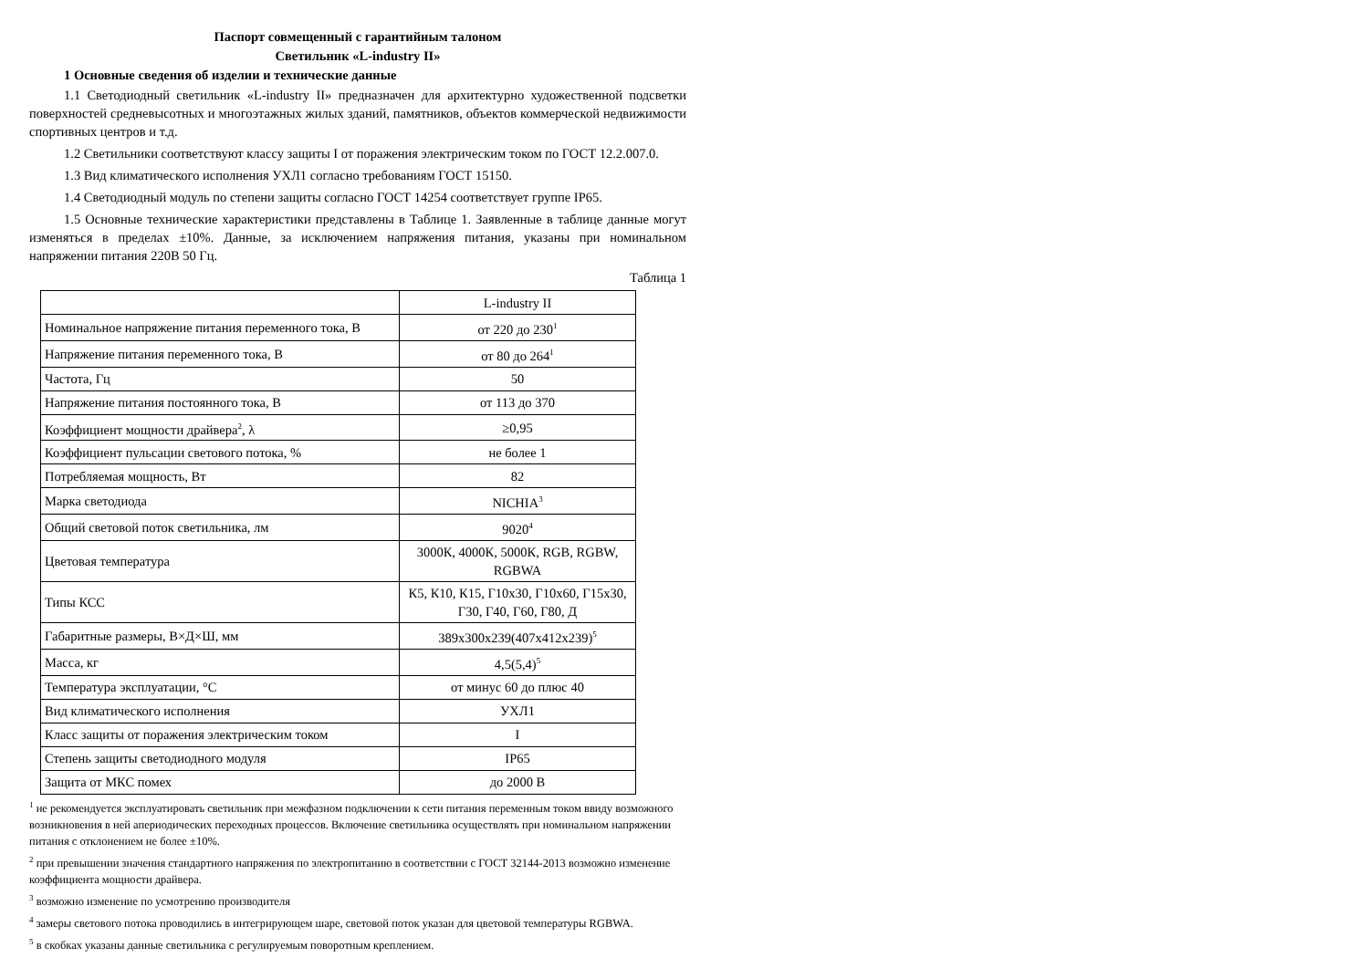Паспорт совмещенный с гарантийным талоном
Светильник «L-industry II»
1 Основные сведения об изделии и технические данные
1.1 Светодиодный светильник «L-industry II» предназначен для архитектурно художественной подсветки поверхностей средневысотных и многоэтажных жилых зданий, памятников, объектов коммерческой недвижимости спортивных центров и т.д.
1.2 Светильники соответствуют классу защиты I от поражения электрическим током по ГОСТ 12.2.007.0.
1.3 Вид климатического исполнения УХЛ1 согласно требованиям ГОСТ 15150.
1.4 Светодиодный модуль по степени защиты согласно ГОСТ 14254 соответствует группе IP65.
1.5 Основные технические характеристики представлены в Таблице 1. Заявленные в таблице данные могут изменяться в пределах ±10%. Данные, за исключением напряжения питания, указаны при номинальном напряжении питания 220В 50 Гц.
Таблица 1
| | L-industry II |
| Номинальное напряжение питания переменного тока, В | от 220 до 230<sup>1</sup> |
| Напряжение питания переменного тока, В | от 80 до 264<sup>1</sup> |
| Частота, Гц | 50 |
| Напряжение питания постоянного тока, В | от 113 до 370 |
| Коэффициент мощности драйвера<sup>2</sup>, λ | ≥0,95 |
| Коэффициент пульсации светового потока, % | не более 1 |
| Потребляемая мощность, Вт | 82 |
| Марка светодиода | NICHIA<sup>3</sup> |
| Общий световой поток светильника, лм | 9020<sup>4</sup> |
| Цветовая температура | 3000К, 4000К, 5000К, RGB, RGBW, RGBWA |
| Типы КСС | К5, К10, К15, Г10х30, Г10х60, Г15х30, Г30, Г40, Г60, Г80, Д |
| Габаритные размеры, В×Д×Ш, мм | 389х300х239(407х412х239)<sup>5</sup> |
| Масса, кг | 4,5(5,4)<sup>5</sup> |
| Температура эксплуатации, °С | от минус 60 до плюс 40 |
| Вид климатического исполнения | УХЛ1 |
| Класс защиты от поражения электрическим током | I |
| Степень защиты светодиодного модуля | IP65 |
| Защита от МКС помех | до 2000 В |
<sup>1</sup> не рекомендуется эксплуатировать светильник при межфазном подключении к сети питания переменным током ввиду возможного возникновения в ней апериодических переходных процессов. Включение светильника осуществлять при номинальном напряжении питания с отклонением не более ±10%.
<sup>2</sup> при превышении значения стандартного напряжения по электропитанию в соответствии с ГОСТ 32144-2013 возможно изменение коэффициента мощности драйвера.
<sup>3</sup> возможно изменение по усмотрению производителя
<sup>4</sup> замеры светового потока проводились в интегрирующем шаре, световой поток указан для цветовой температуры RGBWA.
<sup>5</sup> в скобках указаны данные светильника с регулируемым поворотным креплением.